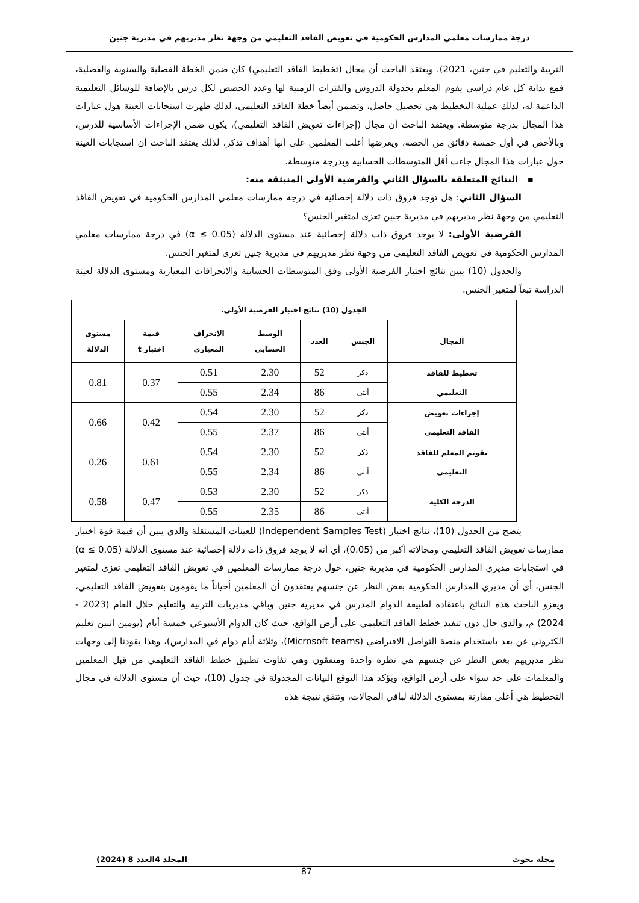درجة ممارسات معلمي المدارس الحكومية في تعويض الفاقد التعليمي من وجهة نظر مديريهم في مديرية جنين
التربية والتعليم في جنين، 2021). ويعتقد الباحث أن مجال (تخطيط الفاقد التعليمي) كان ضمن الخطة الفصلية والسنوية والفصلية، فمع بداية كل عام دراسي يقوم المعلم بجدولة الدروس والفترات الزمنية لها وعدد الحصص لكل درس بالإضافة للوسائل التعليمية الداعمة له، لذلك عملية التخطيط هي تحصيل حاصل، وتضمن أيضاً خطة الفاقد التعليمي، لذلك ظهرت استجابات العينة هول عبارات هذا المجال بدرجة متوسطة. ويعتقد الباحث أن مجال (إجراءات تعويض الفاقد التعليمي)، يكون ضمن الإجراءات الأساسية للدرس، وبالأخص في أول خمسة دقائق من الحصة، ويعرضها أغلب المعلمين على أنها أهداف تذكر، لذلك يعتقد الباحث أن استجابات العينة حول عبارات هذا المجال جاءت أقل المتوسطات الحسابية وبدرجة متوسطة.
▪ النتائج المتعلقة بالسؤال الثاني والفرضية الأولى المنبثقة منه:
السؤال الثاني: هل توجد فروق ذات دلالة إحصائية في درجة ممارسات معلمي المدارس الحكومية في تعويض الفاقد التعليمي من وجهة نظر مديريهم في مديرية جنين تعزى لمتغير الجنس؟
الفرضية الأولى: لا يوجد فروق ذات دلالة إحصائية عند مستوى الدلالة (α ≤ 0.05) في درجة ممارسات معلمي المدارس الحكومية في تعويض الفاقد التعليمي من وجهة نظر مديريهم في مديرية جنين تعزى لمتغير الجنس.
والجدول (10) يبين نتائج اختبار الفرضية الأولى وفق المتوسطات الحسابية والانحرافات المعيارية ومستوى الدلالة لعينة الدراسة تبعاً لمتغير الجنس.
| الجدول (10) نتائج اختبار الفرضية الأولى. | | | | | | |
| --- | --- | --- | --- | --- | --- | --- |
| المجال | الجنس | العدد | الوسط الحسابي | الانحراف المعياري | قيمة اختبار t | مستوى الدلالة |
| تخطيط للفاقد التعليمي | ذكر | 52 | 2.30 | 0.51 | 0.37 | 0.81 |
| | أنثى | 86 | 2.34 | 0.55 | | |
| إجراءات تعويض الفاقد التعليمي | ذكر | 52 | 2.30 | 0.54 | 0.42 | 0.66 |
| | أنثى | 86 | 2.37 | 0.55 | | |
| تقويم المعلم للفاقد التعليمي | ذكر | 52 | 2.30 | 0.54 | 0.61 | 0.26 |
| | أنثى | 86 | 2.34 | 0.55 | | |
| الدرجة الكلية | ذكر | 52 | 2.30 | 0.53 | 0.47 | 0.58 |
| | أنثى | 86 | 2.35 | 0.55 | | |
يتضح من الجدول (10)، نتائج اختبار (Independent Samples Test) للعينات المستقلة والذي يبين أن قيمة قوة اختبار ممارسات تعويض الفاقد التعليمي ومجالاته أكبر من (0.05)، أي أنه لا يوجد فروق ذات دلالة إحصائية عند مستوى الدلالة (α ≤ 0.05) في استجابات مديري المدارس الحكومية في مديرية جنين، حول درجة ممارسات المعلمين في تعويض الفاقد التعليمي تعزى لمتغير الجنس، أي أن مديري المدارس الحكومية بغض النظر عن جنسهم يعتقدون أن المعلمين أحياناً ما يقومون بتعويض الفاقد التعليمي، ويعزو الباحث هذه النتائج باعتقاده لطبيعة الدوام المدرس في مديرية جنين وباقي مديريات التربية والتعليم خلال العام (2023 - 2024) م، والذي حال دون تنفيذ خطط الفاقد التعليمي على أرض الواقع، حيث كان الدوام الأسبوعي خمسة أيام (يومين اثنين تعليم الكتروني عن بعد باستخدام منصة التواصل الافتراضي (Microsoft teams)، وثلاثة أيام دوام في المدارس)، وهذا يقودنا إلى وجهات نظر مديريهم بغض النظر عن جنسهم هي نظرة واحدة ومتفقون وهي تفاوت تطبيق خطط الفاقد التعليمي من قبل المعلمين والمعلمات على حد سواء على أرض الواقع، ويؤكد هذا التوقع البيانات المجدولة في جدول (10)، حيث أن مستوى الدلالة في مجال التخطيط هي أعلى مقارنة بمستوى الدلالة لباقي المجالات، وتتفق نتيجة هذه
مجلة بحوث المجلد 4العدد 8 (2024)
87